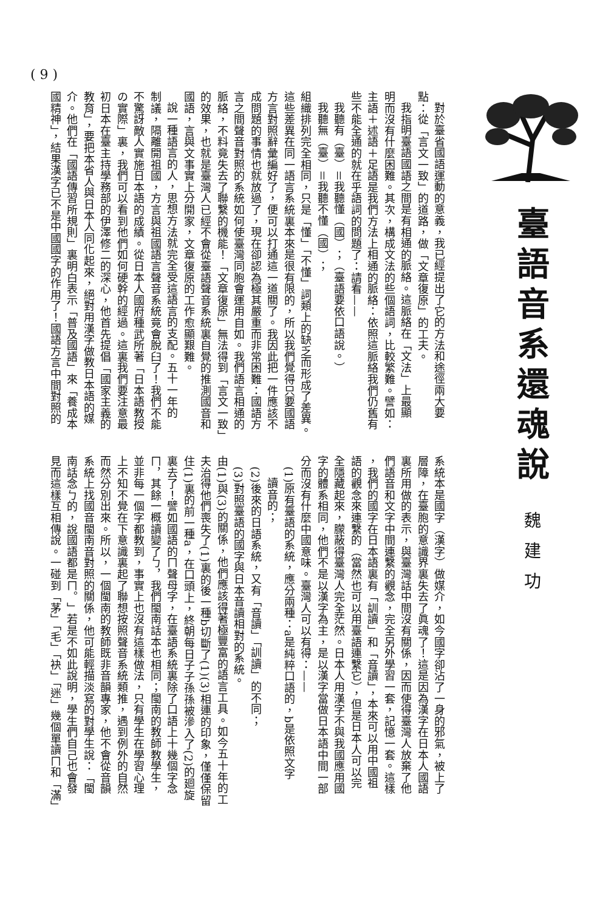臺語音系還魂說
魏建功
( 9 )
對於臺省國語運動的意義，我已經提出了它的方法和途徑兩大要
點：從「言文一致」的道路，做「文章復原」的工夫。
我指明臺語國語之間是有相通的脈絡。這脈絡在「文法」上最顯
明而沒有什麼困難。其次，構成文法的些個語詞，比較繁難。譬如：
主語＋述語＋足語是我們方法上相通的脈絡：依照這脈絡我們仍舊有
些不能全通的就在乎語詞的問題了：請看——
我聽有（臺）＝我聽懂（國）；（臺語要依口語說。）
我聽無（臺）＝我聽不懂（國）；
組織排列完全相同，只是「懂」「不懂」詞類上的缺乏而形成了差異。
這些差異在同一語言系統裏本來是很有限的，所以我們覺得只要國語
方言對照辭彙編好了，便可以打通這一道關了。我因此把一件應該不
成問題的事情也就放過了，現在卻認為極其嚴重而非常困難：國語方
言之間聲音對照的系統如何使臺灣同胞會運用自如。我們語言相通的
脈絡，不料竟失去了聯繫的機能！「文章復原」無法得到「言文一致」
的效果，也就是臺灣人已經不會從臺語聲音系統裏自覺的推測國音和
國語，言與文事實上分開家，文章復原的工作愈顯艱難。
說一種語言的人，思想方法就完全受這語言的支配。五十一年的
制議，隔離開祖國，方言與祖國語言聲音系統竟會脫臼了！我們不能
不驚訝敵人實施日本語的成績。從日本人國府種武所著「日本語教授
の實際」裏，我們可以看到他們如何硬幹的經過。這裏我們要注意最
初日本在臺主持學務部的伊澤修二的深心，他首先提倡「國家主義的
教育」，要把本省人與日本人同化起來，絕對用漢字做教日本語的媒
介。他們在「國語傳習所規則」裏明白表示「普及國語」來「養成本
國精神」，結果漢字已不是中國國字的作用了！國語方言中間對照的
系統本是國字（漢字）做媒介，如今國字卻沾了一身的邪氣，被上了
層障，在臺胞的意識界裏失去了眞魂了！這是因為漢字在日本人國語
裏所用做的表示，與臺灣話中間沒有關係，因而使得臺灣人放棄了他
們語音和文字中間連繫的觀念，完全另外學習一套，記憶一套。這樣
，我們的國字在日本語裏有「訓讀」和「音讀」，本來可以用中國祖
語的觀念來連繫的（當然也可以用臺語連繫它），但是日本人可以完
全隱藏起來，朦蔽得臺灣人完全茫然。日本人用漢字不與我國應用國
字的體系相同，他們不是以漢字為主，是以漢字當做日本語中間一部
分而沒有什麼中國意味。臺灣人可以有得：——
(1)原有臺語的系統，應分兩種：a是純粹口語的，b是依照文字
讀音的；
(2)後來的日語系統，又有「音讀」「訓讀」的不同；
(3)對照臺語的國字與日本音讀相對的系統。
由(1)與(3)的關係，他們應該得著極豐富的語言工具。如今五十年的工
夫治得他們喪失了(1)裏的後一種b切斷了(1)(3)相連的印象，僅僅保留
住(1)裏的前一種a，在口頭上，終朝每日子子孫孫被滲入了(2)的廻旋
裏去了！譬如國語的ㄇ聲母字，在臺語系統裏除了口語上十幾個字念
ㄇ，其餘一概讀變了ㄅ，我們閩南話本也相同；閩南的教師教學生，
並非每一個字都教到，事實上也沒有這樣做法，只有學生在學習心理
上不知不覺在下意識裏起了聯想按照聲音系統類推，遇到例外的自然
而然分別出來。所以，一個閩南的教師既非音韻專家，他不會從音韻
系統上找國音閩南音對照的關係，他可能輕描淡寫的對學生說：「閩
南話念ㄅ的，說國語都是ㄇ。」若是不如此說明，學生們自己也會發
見而這樣互相傳說。一碰到「茅」「毛」「袂」「迷」幾個單讀ㄇ和「滿」